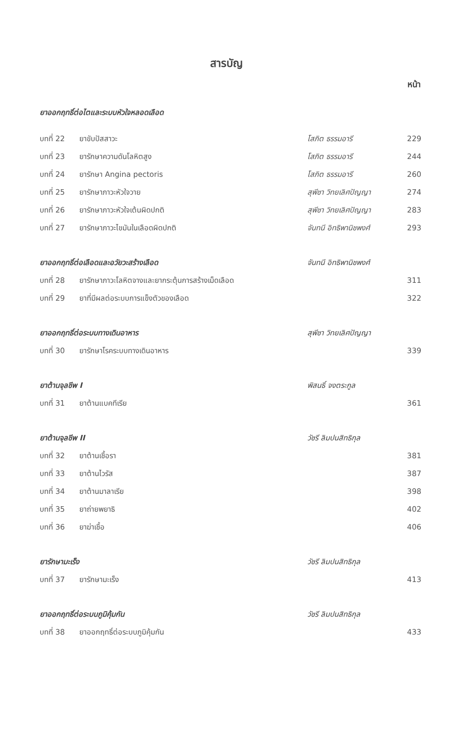สารบัญ
| หน้า | | | |
| --- | --- | --- | --- |
| ยาออกฤทธิ์ต่อไตและระบบหัวใจหลอดเลือด | | | |
| บทที่ 22 | ยาขับปัสสาวะ | โสภิต ธรรมอารี | 229 |
| บทที่ 23 | ยารักษาความดันโลหิตสูง | โสภิต ธรรมอารี | 244 |
| บทที่ 24 | ยารักษา Angina pectoris | โสภิต ธรรมอารี | 260 |
| บทที่ 25 | ยารักษาภาวะหัวใจวาย | สุพีชา วิทยเลิศปัญญา | 274 |
| บทที่ 26 | ยารักษาภาวะหัวใจเต้นผิดปกติ | สุพีชา วิทยเลิศปัญญา | 283 |
| บทที่ 27 | ยารักษาภาวะไขมันในเลือดผิดปกติ | จันทนี อิทธิพานิชพงศ์ | 293 |
| ยาออกฤทธิ์ต่อเลือดและอวัยวะสร้างเลือด | | จันทนี อิทธิพานิชพงศ์ | |
| บทที่ 28 | ยารักษาภาวะโลหิตจางและยากระตุ้นการสร้างเม็ดเลือด | | 311 |
| บทที่ 29 | ยาที่มีผลต่อระบบการแข็งตัวของเลือด | | 322 |
| ยาออกฤทธิ์ต่อระบบทางเดินอาหาร | | สุพีชา วิทยเลิศปัญญา | |
| บทที่ 30 | ยารักษาโรคระบบทางเดินอาหาร | | 339 |
| ยาต้านจุลชีพ I | | พิสนธิ์ จงตระกูล | |
| บทที่ 31 | ยาต้านแบคทีเรีย | | 361 |
| ยาต้านจุลชีพ II | | วัชรี ลิมปนสิทธิกุล | |
| บทที่ 32 | ยาต้านเชื้อรา | | 381 |
| บทที่ 33 | ยาต้านไวรัส | | 387 |
| บทที่ 34 | ยาต้านมาลาเรีย | | 398 |
| บทที่ 35 | ยาถ่ายพยาธิ | | 402 |
| บทที่ 36 | ยาฆ่าเชื้อ | | 406 |
| ยารักษามะเร็ง | | วัชรี ลิมปนสิทธิกุล | |
| บทที่ 37 | ยารักษามะเร็ง | | 413 |
| ยาออกฤทธิ์ต่อระบบภูมิคุ้มกัน | | วัชรี ลิมปนสิทธิกุล | |
| บทที่ 38 | ยาออกฤทธิ์ต่อระบบภูมิคุ้มกัน | | 433 |